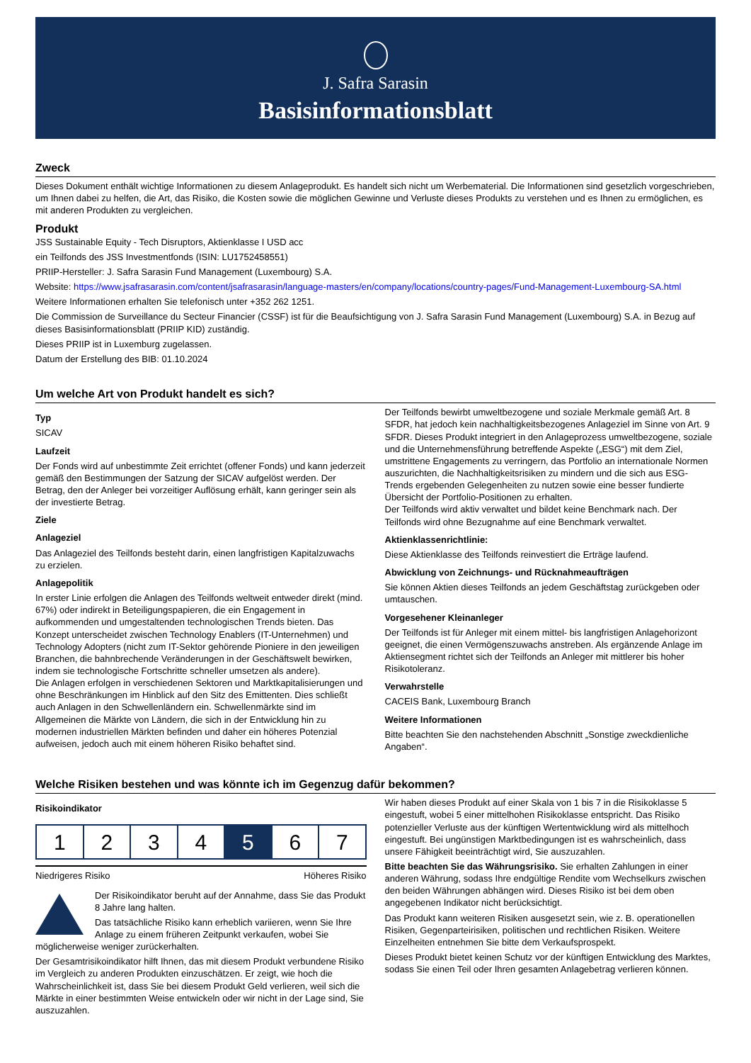J. Safra Sarasin
Basisinformationsblatt
Zweck
Dieses Dokument enthält wichtige Informationen zu diesem Anlageprodukt. Es handelt sich nicht um Werbematerial. Die Informationen sind gesetzlich vorgeschrieben, um Ihnen dabei zu helfen, die Art, das Risiko, die Kosten sowie die möglichen Gewinne und Verluste dieses Produkts zu verstehen und es Ihnen zu ermöglichen, es mit anderen Produkten zu vergleichen.
Produkt
JSS Sustainable Equity - Tech Disruptors, Aktienklasse I USD acc
ein Teilfonds des JSS Investmentfonds (ISIN: LU1752458551)
PRIIP-Hersteller: J. Safra Sarasin Fund Management (Luxembourg) S.A.
Website: https://www.jsafrasarasin.com/content/jsafrasarasin/language-masters/en/company/locations/country-pages/Fund-Management-Luxembourg-SA.html
Weitere Informationen erhalten Sie telefonisch unter +352 262 1251.
Die Commission de Surveillance du Secteur Financier (CSSF) ist für die Beaufsichtigung von J. Safra Sarasin Fund Management (Luxembourg) S.A. in Bezug auf dieses Basisinformationsblatt (PRIIP KID) zuständig.
Dieses PRIIP ist in Luxemburg zugelassen.
Datum der Erstellung des BIB: 01.10.2024
Um welche Art von Produkt handelt es sich?
Typ
SICAV
Laufzeit
Der Fonds wird auf unbestimmte Zeit errichtet (offener Fonds) und kann jederzeit gemäß den Bestimmungen der Satzung der SICAV aufgelöst werden. Der Betrag, den der Anleger bei vorzeitiger Auflösung erhält, kann geringer sein als der investierte Betrag.
Ziele
Anlageziel
Das Anlageziel des Teilfonds besteht darin, einen langfristigen Kapitalzuwachs zu erzielen.
Anlagepolitik
In erster Linie erfolgen die Anlagen des Teilfonds weltweit entweder direkt (mind. 67%) oder indirekt in Beteiligungspapieren, die ein Engagement in aufkommenden und umgestaltenden technologischen Trends bieten. Das Konzept unterscheidet zwischen Technology Enablers (IT-Unternehmen) und Technology Adopters (nicht zum IT-Sektor gehörende Pioniere in den jeweiligen Branchen, die bahnbrechende Veränderungen in der Geschäftswelt bewirken, indem sie technologische Fortschritte schneller umsetzen als andere).
Die Anlagen erfolgen in verschiedenen Sektoren und Marktkapitalisierungen und ohne Beschränkungen im Hinblick auf den Sitz des Emittenten. Dies schließt auch Anlagen in den Schwellenländern ein. Schwellenmärkte sind im Allgemeinen die Märkte von Ländern, die sich in der Entwicklung hin zu modernen industriellen Märkten befinden und daher ein höheres Potenzial aufweisen, jedoch auch mit einem höheren Risiko behaftet sind.
Der Teilfonds bewirbt umweltbezogene und soziale Merkmale gemäß Art. 8 SFDR, hat jedoch kein nachhaltigkeitsbezogenes Anlageziel im Sinne von Art. 9 SFDR. Dieses Produkt integriert in den Anlageprozess umweltbezogene, soziale und die Unternehmensführung betreffende Aspekte („ESG“) mit dem Ziel, umstrittene Engagements zu verringern, das Portfolio an internationale Normen auszurichten, die Nachhaltigkeitsrisiken zu mindern und die sich aus ESG-Trends ergebenden Gelegenheiten zu nutzen sowie eine besser fundierte Übersicht der Portfolio-Positionen zu erhalten.
Der Teilfonds wird aktiv verwaltet und bildet keine Benchmark nach. Der Teilfonds wird ohne Bezugnahme auf eine Benchmark verwaltet.
Aktienklassenrichtlinie:
Diese Aktienklasse des Teilfonds reinvestiert die Erträge laufend.
Abwicklung von Zeichnungs- und Rücknahmeaufträgen
Sie können Aktien dieses Teilfonds an jedem Geschäftstag zurückgeben oder umtauschen.
Vorgesehener Kleinanleger
Der Teilfonds ist für Anleger mit einem mittel- bis langfristigen Anlagehorizont geeignet, die einen Vermögenszuwachs anstreben. Als ergänzende Anlage im Aktiensegment richtet sich der Teilfonds an Anleger mit mittlerer bis hoher Risikotoleranz.
Verwahrstelle
CACEIS Bank, Luxembourg Branch
Weitere Informationen
Bitte beachten Sie den nachstehenden Abschnitt „Sonstige zweckdienliche Angaben“.
Welche Risiken bestehen und was könnte ich im Gegenzug dafür bekommen?
Risikoindikator
| 1 | 2 | 3 | 4 | 5 | 6 | 7 |
Niedrigeres Risiko Höheres Risiko
Der Risikoindikator beruht auf der Annahme, dass Sie das Produkt 8 Jahre lang halten.
Das tatsächliche Risiko kann erheblich variieren, wenn Sie Ihre Anlage zu einem früheren Zeitpunkt verkaufen, wobei Sie möglicherweise weniger zurückerhalten.
Der Gesamtrisikoindikator hilft Ihnen, das mit diesem Produkt verbundene Risiko im Vergleich zu anderen Produkten einzuschätzen. Er zeigt, wie hoch die Wahrscheinlichkeit ist, dass Sie bei diesem Produkt Geld verlieren, weil sich die Märkte in einer bestimmten Weise entwickeln oder wir nicht in der Lage sind, Sie auszuzahlen.
Wir haben dieses Produkt auf einer Skala von 1 bis 7 in die Risikoklasse 5 eingestuft, wobei 5 einer mittelhohen Risikoklasse entspricht. Das Risiko potenzieller Verluste aus der künftigen Wertentwicklung wird als mittelhoch eingestuft. Bei ungünstigen Marktbedingungen ist es wahrscheinlich, dass unsere Fähigkeit beeinträchtigt wird, Sie auszuzahlen.
Bitte beachten Sie das Währungsrisiko. Sie erhalten Zahlungen in einer anderen Währung, sodass Ihre endgültige Rendite vom Wechselkurs zwischen den beiden Währungen abhängen wird. Dieses Risiko ist bei dem oben angegebenen Indikator nicht berücksichtigt.
Das Produkt kann weiteren Risiken ausgesetzt sein, wie z. B. operationellen Risiken, Gegenparteirisiken, politischen und rechtlichen Risiken. Weitere Einzelheiten entnehmen Sie bitte dem Verkaufsprospekt.
Dieses Produkt bietet keinen Schutz vor der künftigen Entwicklung des Marktes, sodass Sie einen Teil oder Ihren gesamten Anlagebetrag verlieren können.